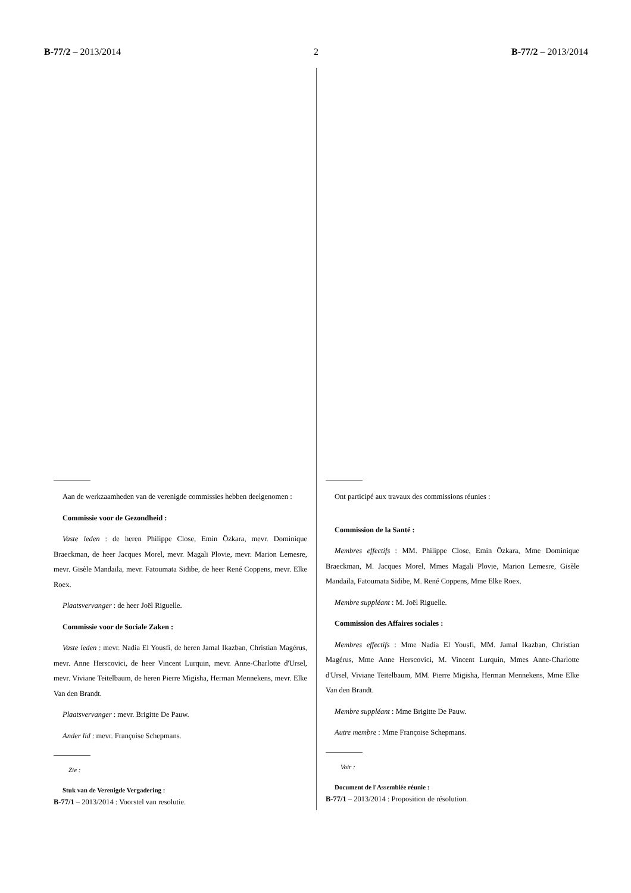B-77/2 – 2013/2014 2 B-77/2 – 2013/2014
Aan de werkzaamheden van de verenigde commissies hebben deelgenomen :
Commissie voor de Gezondheid :
Vaste leden : de heren Philippe Close, Emin Özkara, mevr. Dominique Braeckman, de heer Jacques Morel, mevr. Magali Plovie, mevr. Marion Lemesre, mevr. Gisèle Mandaila, mevr. Fatoumata Sidibe, de heer René Coppens, mevr. Elke Roex.
Plaatsvervanger : de heer Joël Riguelle.
Commissie voor de Sociale Zaken :
Vaste leden : mevr. Nadia El Yousfi, de heren Jamal Ikazban, Christian Magérus, mevr. Anne Herscovici, de heer Vincent Lurquin, mevr. Anne-Charlotte d'Ursel, mevr. Viviane Teitelbaum, de heren Pierre Migisha, Herman Mennekens, mevr. Elke Van den Brandt.
Plaatsvervanger : mevr. Brigitte De Pauw.
Ander lid : mevr. Françoise Schepmans.
Zie :
Stuk van de Verenigde Vergadering :
B-77/1 – 2013/2014 : Voorstel van resolutie.
Ont participé aux travaux des commissions réunies :
Commission de la Santé :
Membres effectifs : MM. Philippe Close, Emin Özkara, Mme Dominique Braeckman, M. Jacques Morel, Mmes Magali Plovie, Marion Lemesre, Gisèle Mandaila, Fatoumata Sidibe, M. René Coppens, Mme Elke Roex.
Membre suppléant : M. Joël Riguelle.
Commission des Affaires sociales :
Membres effectifs : Mme Nadia El Yousfi, MM. Jamal Ikazban, Christian Magérus, Mme Anne Herscovici, M. Vincent Lurquin, Mmes Anne-Charlotte d'Ursel, Viviane Teitelbaum, MM. Pierre Migisha, Herman Mennekens, Mme Elke Van den Brandt.
Membre suppléant : Mme Brigitte De Pauw.
Autre membre : Mme Françoise Schepmans.
Voir :
Document de l'Assemblée réunie :
B-77/1 – 2013/2014 : Proposition de résolution.